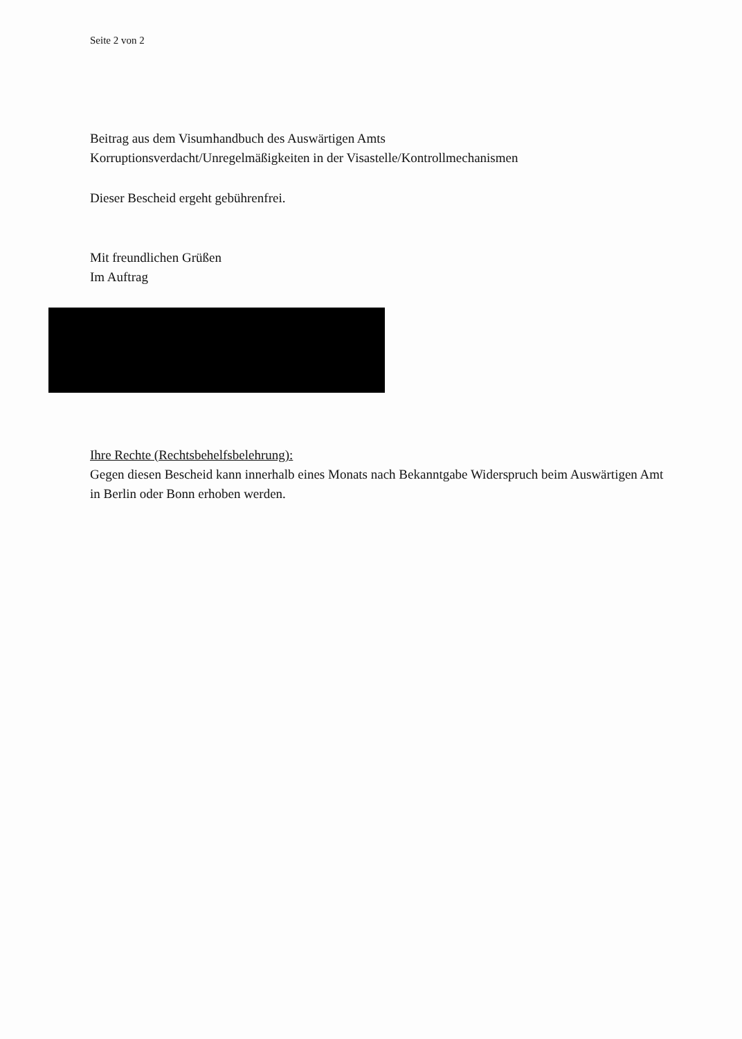Seite 2 von 2
Beitrag aus dem Visumhandbuch des Auswärtigen Amts
Korruptionsverdacht/Unregelmäßigkeiten in der Visastelle/Kontrollmechanismen
Dieser Bescheid ergeht gebührenfrei.
Mit freundlichen Grüßen
Im Auftrag
Ihre Rechte (Rechtsbehelfsbelehrung):
Gegen diesen Bescheid kann innerhalb eines Monats nach Bekanntgabe Widerspruch beim Auswärtigen Amt in Berlin oder Bonn erhoben werden.